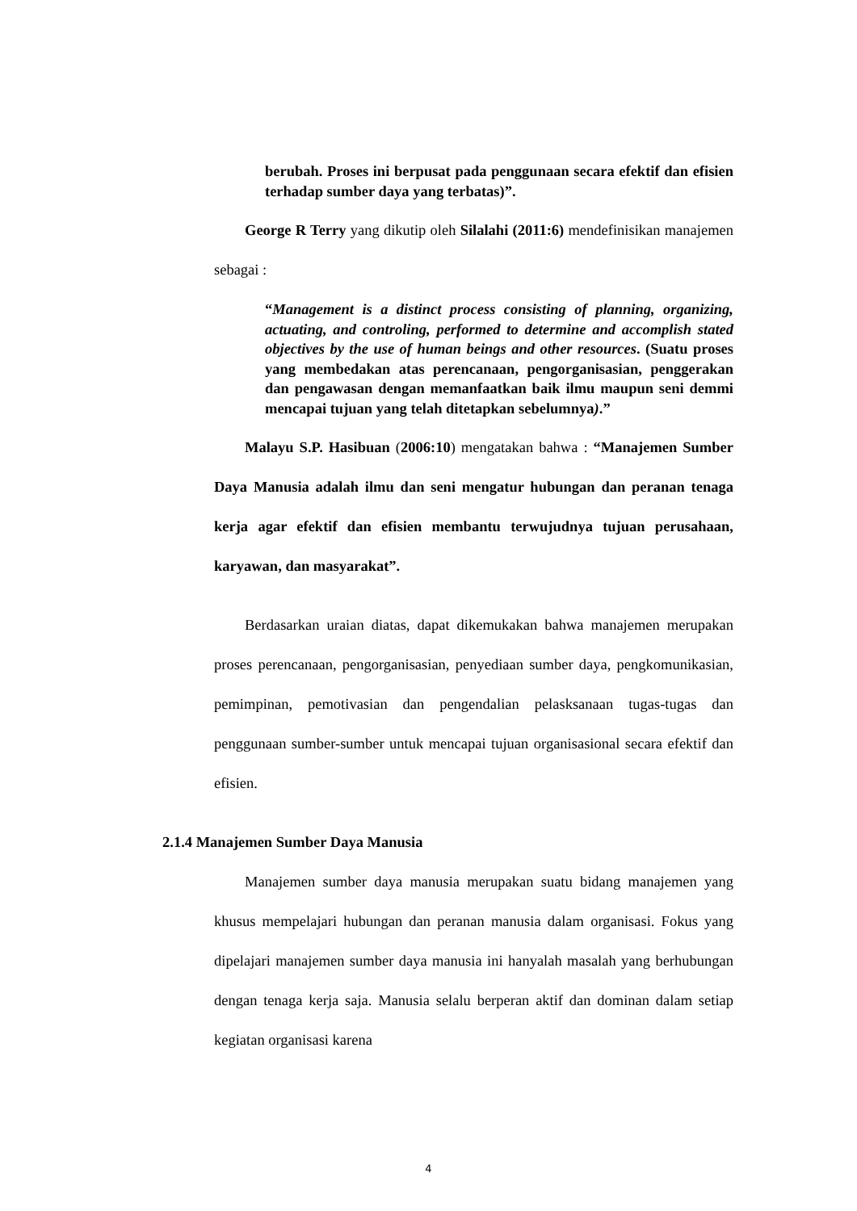berubah. Proses ini berpusat pada penggunaan secara efektif dan efisien terhadap sumber daya yang terbatas)”.
George R Terry yang dikutip oleh Silalahi (2011:6) mendefinisikan manajemen sebagai :
“Management is a distinct process consisting of planning, organizing, actuating, and controling, performed to determine and accomplish stated objectives by the use of human beings and other resources. (Suatu proses yang membedakan atas perencanaan, pengorganisasian, penggerakan dan pengawasan dengan memanfaatkan baik ilmu maupun seni demmi mencapai tujuan yang telah ditetapkan sebelumnya).”
Malayu S.P. Hasibuan (2006:10) mengatakan bahwa : “Manajemen Sumber Daya Manusia adalah ilmu dan seni mengatur hubungan dan peranan tenaga kerja agar efektif dan efisien membantu terwujudnya tujuan perusahaan, karyawan, dan masyarakat”.
Berdasarkan uraian diatas, dapat dikemukakan bahwa manajemen merupakan proses perencanaan, pengorganisasian, penyediaan sumber daya, pengkomunikasian, pemimpinan, pemotivasian dan pengendalian pelasksanaan tugas-tugas dan penggunaan sumber-sumber untuk mencapai tujuan organisasional secara efektif dan efisien.
2.1.4 Manajemen Sumber Daya Manusia
Manajemen sumber daya manusia merupakan suatu bidang manajemen yang khusus mempelajari hubungan dan peranan manusia dalam organisasi. Fokus yang dipelajari manajemen sumber daya manusia ini hanyalah masalah yang berhubungan dengan tenaga kerja saja. Manusia selalu berperan aktif dan dominan dalam setiap kegiatan organisasi karena
4